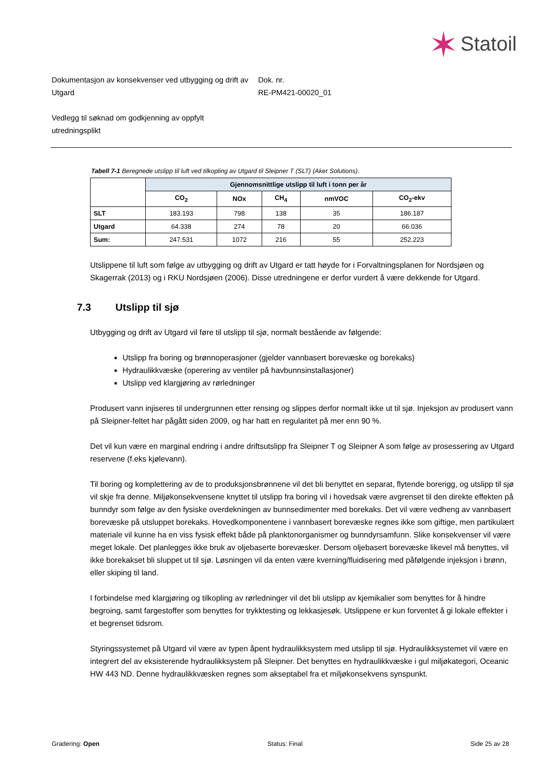✶ Statoil
Dokumentasjon av konsekvenser ved utbygging og drift av Utgard
Dok. nr.
RE-PM421-00020_01
Vedlegg til søknad om godkjenning av oppfylt utredningsplikt
Tabell 7-1 Beregnede utslipp til luft ved tilkopling av Utgard til Sleipner T (SLT) (Aker Solutions).
| | Gjennomsnittlige utslipp til luft i tonn per år | | | | |
| --- | --- | --- | --- | --- | --- |
| | CO<sub>2</sub> | NOx | CH<sub>4</sub> | nmVOC | CO<sub>2</sub>-ekv |
| SLT | 183.193 | 798 | 138 | 35 | 186.187 |
| Utgard | 64.338 | 274 | 78 | 20 | 66.036 |
| Sum: | 247.531 | 1072 | 216 | 55 | 252.223 |
Utslippene til luft som følge av utbygging og drift av Utgard er tatt høyde for i Forvaltningsplanen for Nordsjøen og Skagerrak (2013) og i RKU Nordsjøen (2006). Disse utredningene er derfor vurdert å være dekkende for Utgard.
7.3 Utslipp til sjø
Utbygging og drift av Utgard vil føre til utslipp til sjø, normalt bestående av følgende:
Utslipp fra boring og brønnoperasjoner (gjelder vannbasert borevæske og borekaks)
Hydraulikkvæske (operering av ventiler på havbunnsinstallasjoner)
Utslipp ved klargjøring av rørledninger
Produsert vann injiseres til undergrunnen etter rensing og slippes derfor normalt ikke ut til sjø. Injeksjon av produsert vann på Sleipner-feltet har pågått siden 2009, og har hatt en regularitet på mer enn 90 %.
Det vil kun være en marginal endring i andre driftsutslipp fra Sleipner T og Sleipner A som følge av prosessering av Utgard reservene (f.eks kjølevann).
Til boring og komplettering av de to produksjonsbrønnene vil det bli benyttet en separat, flytende borerigg, og utslipp til sjø vil skje fra denne. Miljøkonsekvensene knyttet til utslipp fra boring vil i hovedsak være avgrenset til den direkte effekten på bunndyr som følge av den fysiske overdekningen av bunnsedimenter med borekaks. Det vil være vedheng av vannbasert borevæske på utsluppet borekaks. Hovedkomponentene i vannbasert borevæske regnes ikke som giftige, men partikulært materiale vil kunne ha en viss fysisk effekt både på planktonorganismer og bunndyrsamfunn. Slike konsekvenser vil være meget lokale. Det planlegges ikke bruk av oljebaserte borevæsker. Dersom oljebasert borevæske likevel må benyttes, vil ikke borekakset bli sluppet ut til sjø. Løsningen vil da enten være kverning/fluidisering med påfølgende injeksjon i brønn, eller skiping til land.
I forbindelse med klargjøring og tilkopling av rørledninger vil det bli utslipp av kjemikalier som benyttes for å hindre begroing, samt fargestoffer som benyttes for trykktesting og lekkasjesøk. Utslippene er kun forventet å gi lokale effekter i et begrenset tidsrom.
Styringssystemet på Utgard vil være av typen åpent hydraulikksystem med utslipp til sjø. Hydraulikksystemet vil være en integrert del av eksisterende hydraulikksystem på Sleipner. Det benyttes en hydraulikkvæske i gul miljøkategori, Oceanic HW 443 ND. Denne hydraulikkvæsken regnes som akseptabel fra et miljøkonsekvens synspunkt.
Gradering: Open Status: Final Side 25 av 28